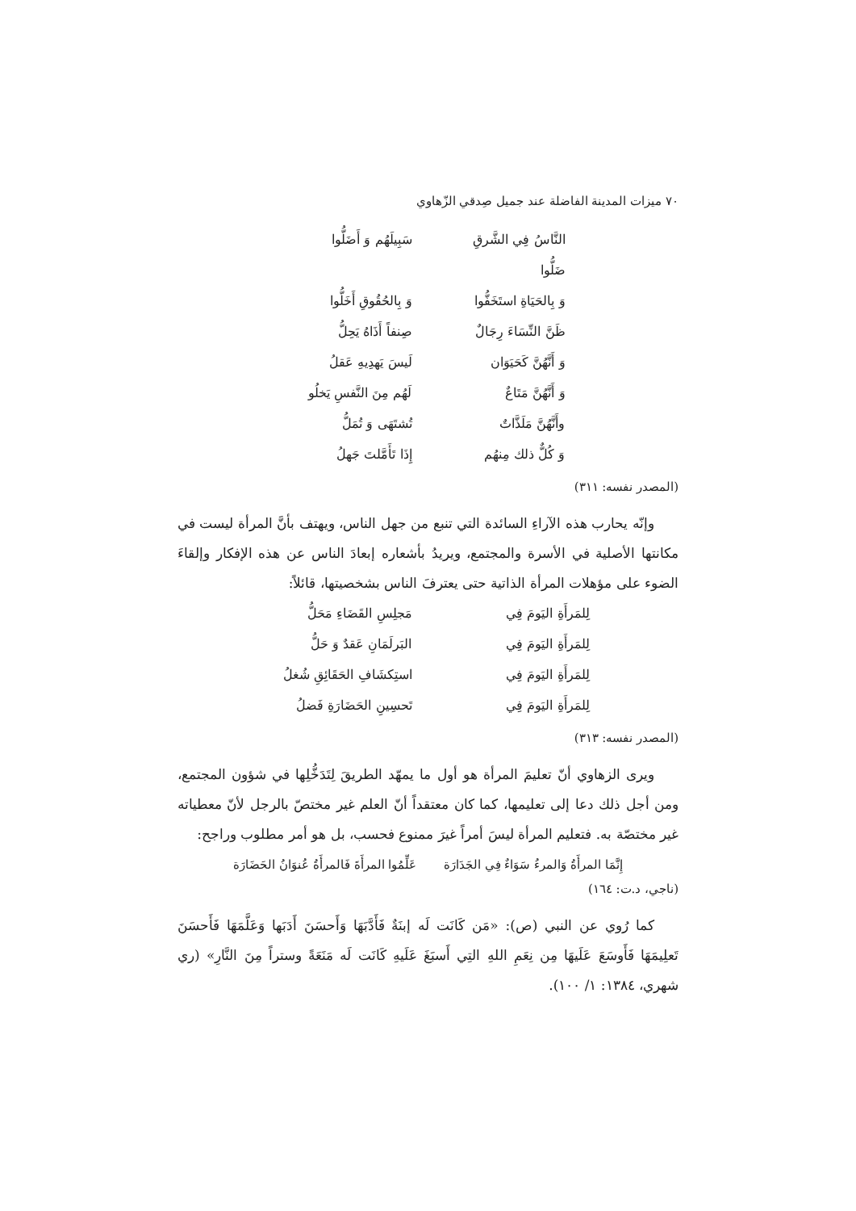٧٠ ميزات المدينة الفاضلة عند جميل صِدقي الزّهاوي
النَّاسُ فِي الشَّرقِ ضَلُّوا
سَبِيلَهُم وَ أَضَلُّوا
وَ بِالحَيَاةِ استَخَفُّوا
وَ بِالحُقُوقِ أَخَلُّوا
ظَنَّ النِّسَاءَ رِجَالٌ
صِنفاً أَذَاهُ يَحِلُّ
وَ أَنَّهُنَّ كَحَيَوَان
لَيسَ يَهدِيهِ عَقلُ
وَ أَنَّهُنَّ مَتَاعٌ
لَهُم مِنَ النَّفسِ يَخلُو
وأَنَّهُنَّ مَلَذَّاتٌ
تُشتَهَى وَ تُمَلُّ
وَ كُلٌّ ذلك مِنهُم
إِذَا تَأَمَّلتَ جَهلُ
(المصدر نفسه: ٣١١)
وإنّه يحارب هذه الآراءِ السائدة التي تنبع من جهل الناس، ويهتف بأنَّ المرأة ليست في مكانتها الأصلية في الأسرة والمجتمع، ويريدُ بأشعاره إبعادَ الناس عن هذه الإفكار وإلقاءَ الضوء على مؤهلات المرأة الذاتية حتى يعترفَ الناس بشخصيتها، قائلاً:
لِلمَرأَةِ اليَومَ فِي
مَجلِسِ القَضَاءِ مَحَلُّ
لِلمَرأَةِ اليَومَ فِي
البَرلَمَانِ عَقدٌ وَ حَلُّ
لِلمَرأَةِ اليَومَ فِي
استِكشَافِ الحَقَائِقِ شُغلُ
لِلمَرأَةِ اليَومَ فِي
تَحسِينِ الحَضَارَةِ فَضلُ
(المصدر نفسه: ٣١٣)
ويرى الزهاوي أنّ تعليمَ المرأة هو أول ما يمهّد الطريقَ لِتَدَخُّلِها في شؤون المجتمع، ومن أجل ذلك دعا إلى تعليمها، كما كان معتقداً أنّ العلم غير مختصّ بالرجل لأنّ معطياته غير مختصّة به. فتعليم المرأة ليسَ أمراً غيرَ ممنوع فحسب، بل هو أمر مطلوب وراجح:
إِنَّمَا المرأَةُ وَالمرءُ سَوَاءٌ فِي الجَدَارَة عَلِّمُوا المرأَةَ فَالمرأَةُ عُنوَانُ الحَضَارَة
(ناجي، د.ت: ١٦٤)
كما رُوي عن النبي (ص): «مَن كَانَت لَه إبنَةٌ فَأَدَّبَهَا وَأَحسَنَ أَدَبَها وَعَلَّمَهَا فَأَحسَنَ تَعلِيمَهَا فَأَوسَعَ عَلَيهَا مِن نِعَمِ اللهِ التِي أَسبَغَ عَلَيهِ كَانَت لَه مَنَعَةً وستراً مِنَ النَّارِ» (ري شهري، ١٣٨٤: ١/ ١٠٠).